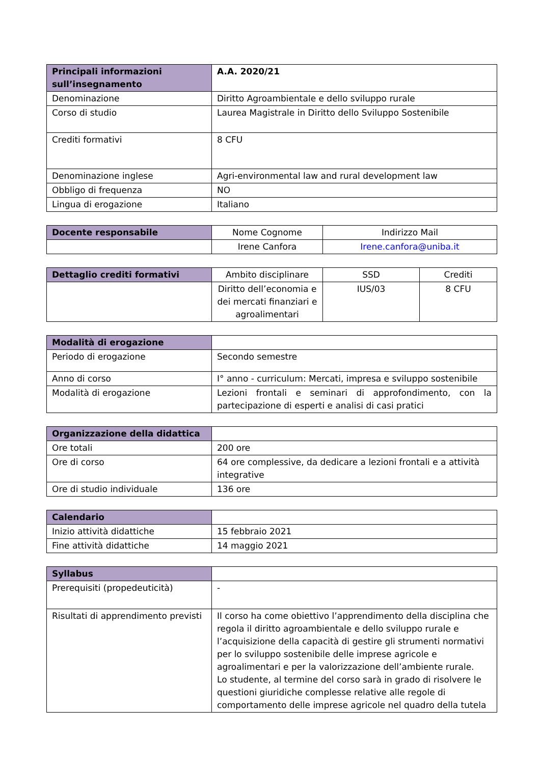| Principali informazioni sull’insegnamento | A.A. 2020/21 |
| Denominazione | Diritto Agroambientale e dello sviluppo rurale |
| Corso di studio | Laurea Magistrale in Diritto dello Sviluppo Sostenibile |
| Crediti formativi | 8 CFU |
| Denominazione inglese | Agri-environmental law and rural development law |
| Obbligo di frequenza | NO |
| Lingua di erogazione | Italiano |
| Docente responsabile | Nome Cognome | Indirizzo Mail |
| | Irene Canfora | Irene.canfora@uniba.it |
| Dettaglio crediti formativi | Ambito disciplinare | SSD | Crediti |
| | Diritto dell’economia e dei mercati finanziari e agroalimentari | IUS/03 | 8 CFU |
| Modalità di erogazione | |
| Periodo di erogazione | Secondo semestre |
| Anno di corso | I° anno - curriculum: Mercati, impresa e sviluppo sostenibile |
| Modalità di erogazione | Lezioni frontali e seminari di approfondimento, con la partecipazione di esperti e analisi di casi pratici |
| Organizzazione della didattica | |
| Ore totali | 200 ore |
| Ore di corso | 64 ore complessive, da dedicare a lezioni frontali e a attività integrative |
| Ore di studio individuale | 136 ore |
| Calendario | |
| Inizio attività didattiche | 15 febbraio 2021 |
| Fine attività didattiche | 14 maggio 2021 |
| Syllabus | |
| Prerequisiti (propedeuticità) | - |
| Risultati di apprendimento previsti | Il corso ha come obiettivo l’apprendimento della disciplina che regola il diritto agroambientale e dello sviluppo rurale e l’acquisizione della capacità di gestire gli strumenti normativi per lo sviluppo sostenibile delle imprese agricole e agroalimentari e per la valorizzazione dell’ambiente rurale. Lo studente, al termine del corso sarà in grado di risolvere le questioni giuridiche complesse relative alle regole di comportamento delle imprese agricole nel quadro della tutela |